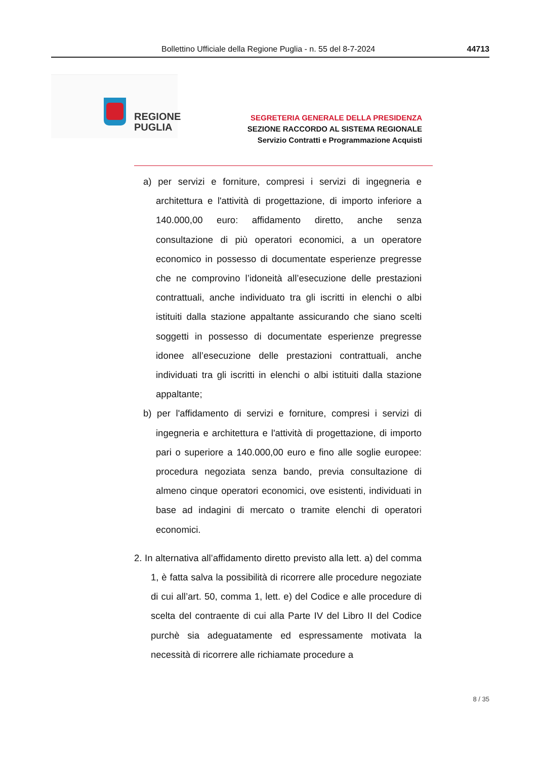Bollettino Ufficiale della Regione Puglia - n. 55 del 8-7-2024 44713
REGIONE
PUGLIA
SEGRETERIA GENERALE DELLA PRESIDENZA
SEZIONE RACCORDO AL SISTEMA REGIONALE
Servizio Contratti e Programmazione Acquisti
a) per servizi e forniture, compresi i servizi di ingegneria e architettura e l'attività di progettazione, di importo inferiore a 140.000,00 euro: affidamento diretto, anche senza consultazione di più operatori economici, a un operatore economico in possesso di documentate esperienze pregresse che ne comprovino l’idoneità all’esecuzione delle prestazioni contrattuali, anche individuato tra gli iscritti in elenchi o albi istituiti dalla stazione appaltante assicurando che siano scelti soggetti in possesso di documentate esperienze pregresse idonee all’esecuzione delle prestazioni contrattuali, anche individuati tra gli iscritti in elenchi o albi istituiti dalla stazione appaltante;
b) per l'affidamento di servizi e forniture, compresi i servizi di ingegneria e architettura e l'attività di progettazione, di importo pari o superiore a 140.000,00 euro e fino alle soglie europee: procedura negoziata senza bando, previa consultazione di almeno cinque operatori economici, ove esistenti, individuati in base ad indagini di mercato o tramite elenchi di operatori economici.
2. In alternativa all’affidamento diretto previsto alla lett. a) del comma 1, è fatta salva la possibilità di ricorrere alle procedure negoziate di cui all’art. 50, comma 1, lett. e) del Codice e alle procedure di scelta del contraente di cui alla Parte IV del Libro II del Codice purchè sia adeguatamente ed espressamente motivata la necessità di ricorrere alle richiamate procedure a
8 / 35